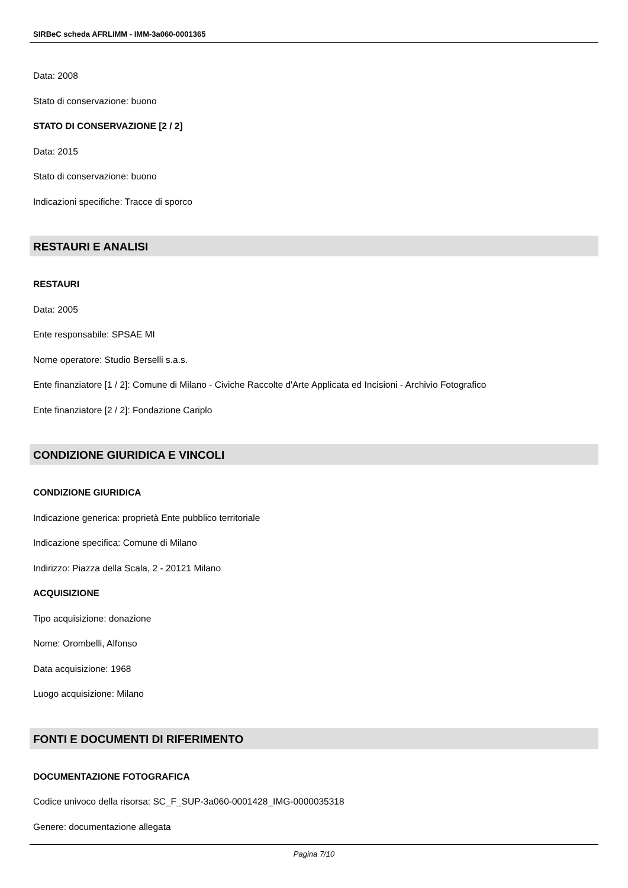SIRBeC scheda AFRLIMM - IMM-3a060-0001365
Data: 2008
Stato di conservazione: buono
STATO DI CONSERVAZIONE [2 / 2]
Data: 2015
Stato di conservazione: buono
Indicazioni specifiche: Tracce di sporco
RESTAURI E ANALISI
RESTAURI
Data: 2005
Ente responsabile: SPSAE MI
Nome operatore: Studio Berselli s.a.s.
Ente finanziatore [1 / 2]: Comune di Milano - Civiche Raccolte d'Arte Applicata ed Incisioni - Archivio Fotografico
Ente finanziatore [2 / 2]: Fondazione Cariplo
CONDIZIONE GIURIDICA E VINCOLI
CONDIZIONE GIURIDICA
Indicazione generica: proprietà Ente pubblico territoriale
Indicazione specifica: Comune di Milano
Indirizzo: Piazza della Scala, 2 - 20121 Milano
ACQUISIZIONE
Tipo acquisizione: donazione
Nome: Orombelli, Alfonso
Data acquisizione: 1968
Luogo acquisizione: Milano
FONTI E DOCUMENTI DI RIFERIMENTO
DOCUMENTAZIONE FOTOGRAFICA
Codice univoco della risorsa: SC_F_SUP-3a060-0001428_IMG-0000035318
Genere: documentazione allegata
Pagina 7/10